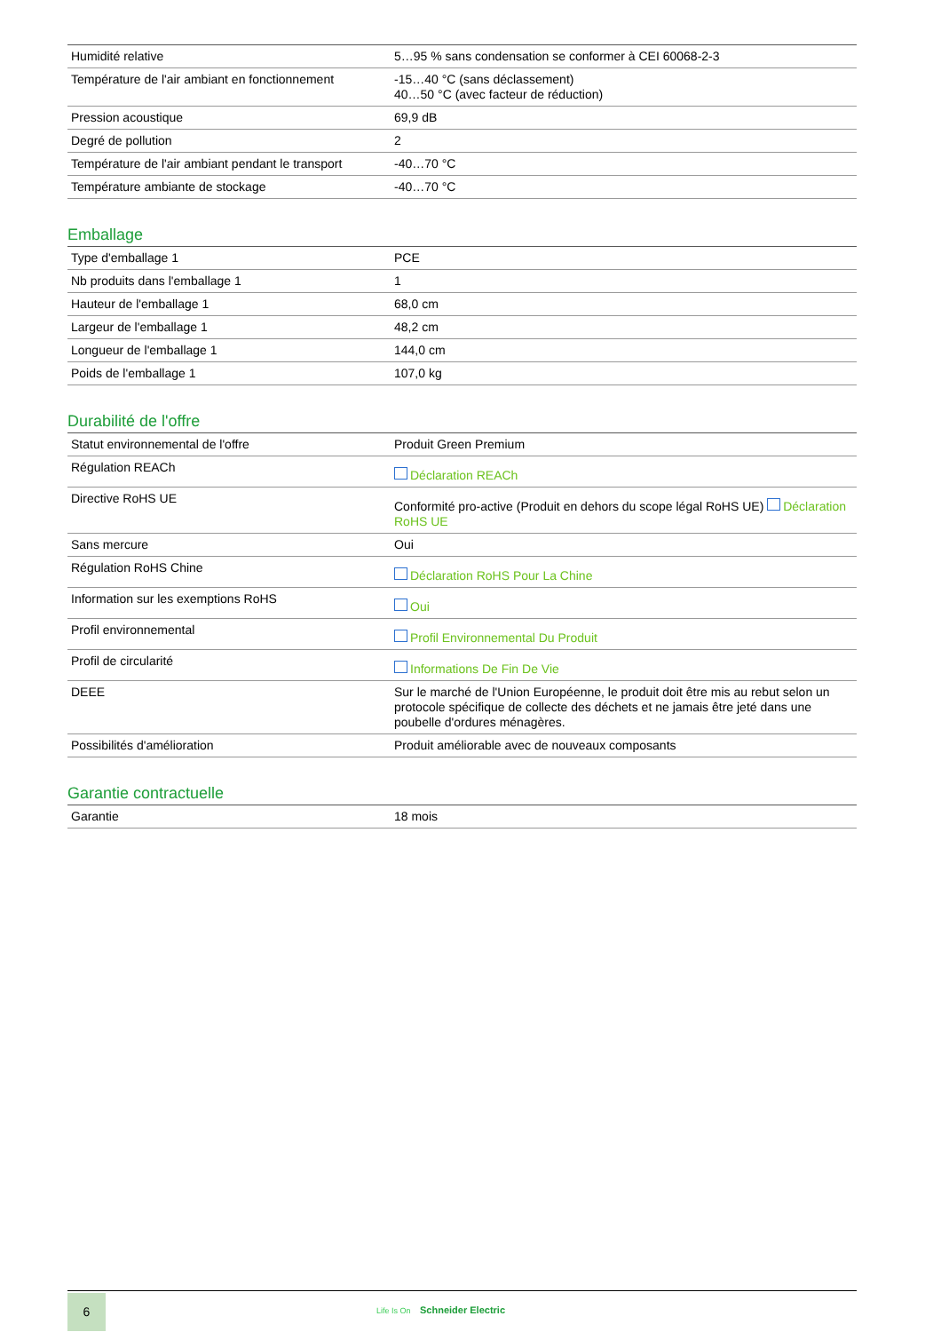| Humidité relative | 5…95 % sans condensation se conformer à CEI 60068-2-3 |
| Température de l'air ambiant en fonctionnement | -15…40 °C (sans déclassement) 40…50 °C (avec facteur de réduction) |
| Pression acoustique | 69,9 dB |
| Degré de pollution | 2 |
| Température de l'air ambiant pendant le transport | -40…70 °C |
| Température ambiante de stockage | -40…70 °C |
Emballage
| Type d'emballage 1 | PCE |
| Nb produits dans l'emballage 1 | 1 |
| Hauteur de l'emballage 1 | 68,0 cm |
| Largeur de l'emballage 1 | 48,2 cm |
| Longueur de l'emballage 1 | 144,0 cm |
| Poids de l'emballage 1 | 107,0 kg |
Durabilité de l'offre
| Statut environnemental de l'offre | Produit Green Premium |
| Régulation REACh | Déclaration REACh |
| Directive RoHS UE | Conformité pro-active (Produit en dehors du scope légal RoHS UE) Déclaration RoHS UE |
| Sans mercure | Oui |
| Régulation RoHS Chine | Déclaration RoHS Pour La Chine |
| Information sur les exemptions RoHS | Oui |
| Profil environnemental | Profil Environnemental Du Produit |
| Profil de circularité | Informations De Fin De Vie |
| DEEE | Sur le marché de l'Union Européenne, le produit doit être mis au rebut selon un protocole spécifique de collecte des déchets et ne jamais être jeté dans une poubelle d'ordures ménagères. |
| Possibilités d'amélioration | Produit améliorable avec de nouveaux composants |
Garantie contractuelle
| Garantie | 18 mois |
6
Life Is On Schneider Electric